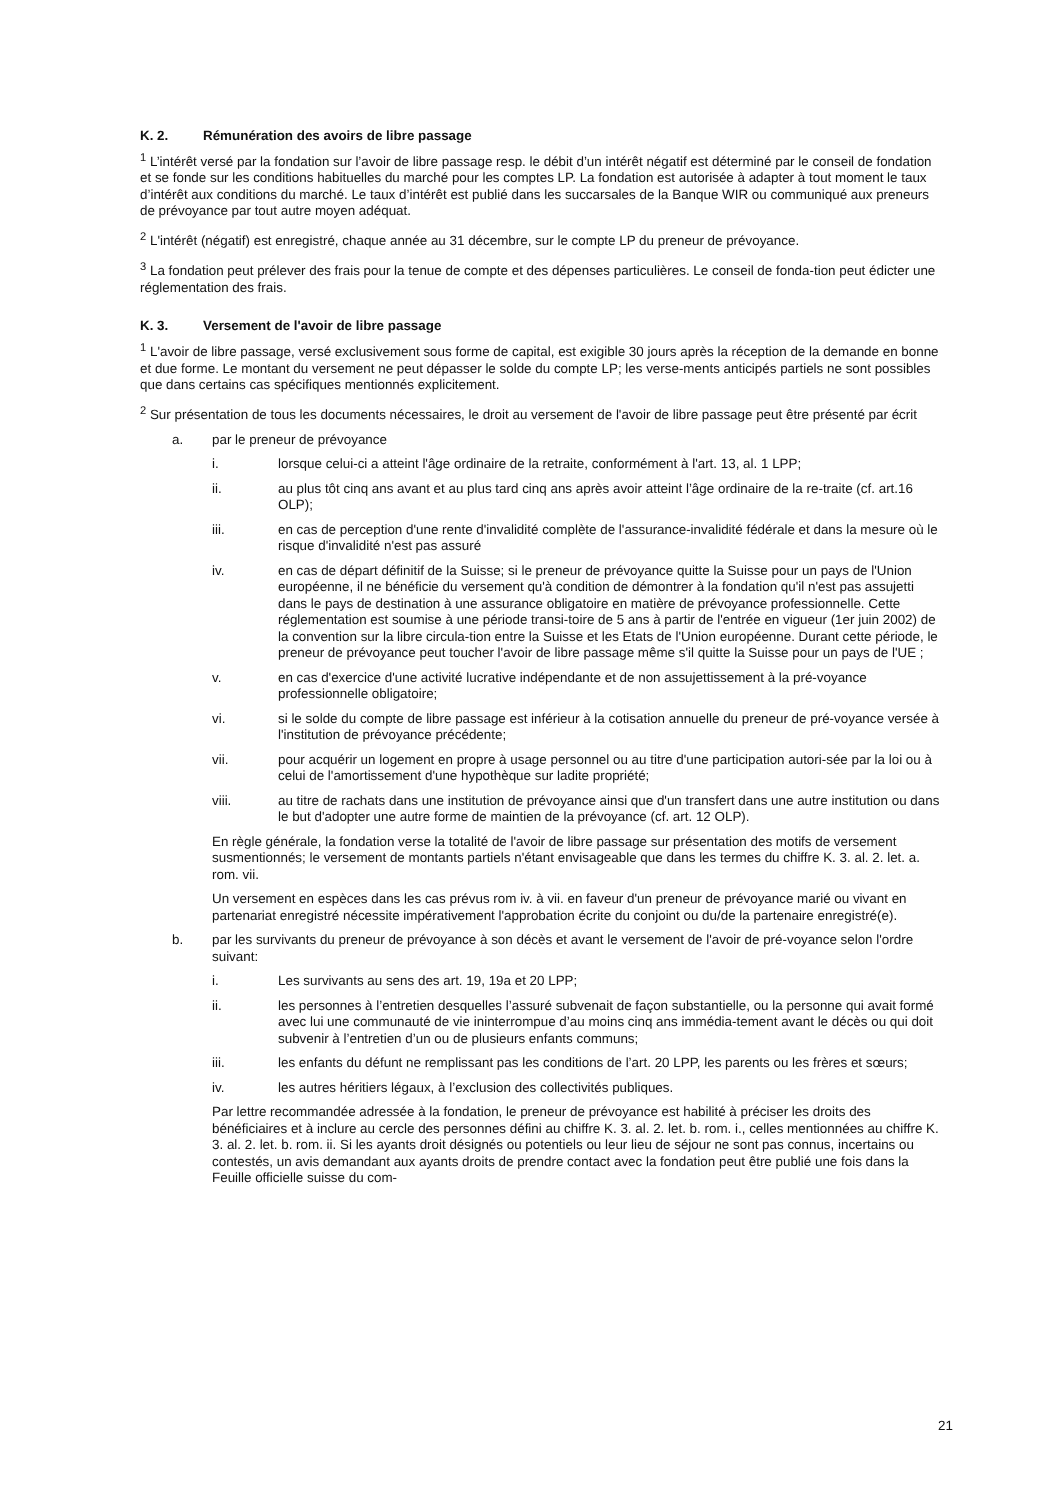K. 2. Rémunération des avoirs de libre passage
<sup>1</sup> L’intérêt versé par la fondation sur l’avoir de libre passage resp. le débit d’un intérêt négatif est déterminé par le conseil de fondation et se fonde sur les conditions habituelles du marché pour les comptes LP. La fondation est autorisée à adapter à tout moment le taux d’intérêt aux conditions du marché. Le taux d’intérêt est publié dans les succarsales de la Banque WIR ou communiqué aux preneurs de prévoyance par tout autre moyen adéquat.
<sup>2</sup> L'intérêt (négatif) est enregistré, chaque année au 31 décembre, sur le compte LP du preneur de prévoyance.
<sup>3</sup> La fondation peut prélever des frais pour la tenue de compte et des dépenses particulières. Le conseil de fonda-tion peut édicter une réglementation des frais.
K. 3. Versement de l'avoir de libre passage
<sup>1</sup> L'avoir de libre passage, versé exclusivement sous forme de capital, est exigible 30 jours après la réception de la demande en bonne et due forme. Le montant du versement ne peut dépasser le solde du compte LP; les verse-ments anticipés partiels ne sont possibles que dans certains cas spécifiques mentionnés explicitement.
<sup>2</sup> Sur présentation de tous les documents nécessaires, le droit au versement de l'avoir de libre passage peut être présenté par écrit
a. par le preneur de prévoyance
i. lorsque celui-ci a atteint l'âge ordinaire de la retraite, conformément à l'art. 13, al. 1 LPP;
ii. au plus tôt cinq ans avant et au plus tard cinq ans après avoir atteint l’âge ordinaire de la re-traite (cf. art.16 OLP);
iii. en cas de perception d'une rente d'invalidité complète de l'assurance-invalidité fédérale et dans la mesure où le risque d'invalidité n'est pas assuré
iv. en cas de départ définitif de la Suisse; si le preneur de prévoyance quitte la Suisse pour un pays de l'Union européenne, il ne bénéficie du versement qu'à condition de démontrer à la fondation qu'il n'est pas assujetti dans le pays de destination à une assurance obligatoire en matière de prévoyance professionnelle. Cette réglementation est soumise à une période transi-toire de 5 ans à partir de l'entrée en vigueur (1er juin 2002) de la convention sur la libre circula-tion entre la Suisse et les Etats de l'Union européenne. Durant cette période, le preneur de prévoyance peut toucher l'avoir de libre passage même s'il quitte la Suisse pour un pays de l'UE ;
v. en cas d'exercice d'une activité lucrative indépendante et de non assujettissement à la pré-voyance professionnelle obligatoire;
vi. si le solde du compte de libre passage est inférieur à la cotisation annuelle du preneur de pré-voyance versée à l'institution de prévoyance précédente;
vii. pour acquérir un logement en propre à usage personnel ou au titre d'une participation autori-sée par la loi ou à celui de l'amortissement d'une hypothèque sur ladite propriété;
viii. au titre de rachats dans une institution de prévoyance ainsi que d'un transfert dans une autre institution ou dans le but d'adopter une autre forme de maintien de la prévoyance (cf. art. 12 OLP).
En règle générale, la fondation verse la totalité de l'avoir de libre passage sur présentation des motifs de versement susmentionnés; le versement de montants partiels n'étant envisageable que dans les termes du chiffre K. 3. al. 2. let. a. rom. vii.
Un versement en espèces dans les cas prévus rom iv. à vii. en faveur d'un preneur de prévoyance marié ou vivant en partenariat enregistré nécessite impérativement l'approbation écrite du conjoint ou du/de la partenaire enregistré(e).
b. par les survivants du preneur de prévoyance à son décès et avant le versement de l'avoir de pré-voyance selon l'ordre suivant:
i. Les survivants au sens des art. 19, 19a et 20 LPP;
ii. les personnes à l’entretien desquelles l’assuré subvenait de façon substantielle, ou la personne qui avait formé avec lui une communauté de vie ininterrompue d’au moins cinq ans immédia-tement avant le décès ou qui doit subvenir à l’entretien d’un ou de plusieurs enfants communs;
iii. les enfants du défunt ne remplissant pas les conditions de l’art. 20 LPP, les parents ou les frères et sœurs;
iv. les autres héritiers légaux, à l’exclusion des collectivités publiques.
Par lettre recommandée adressée à la fondation, le preneur de prévoyance est habilité à préciser les droits des bénéficiaires et à inclure au cercle des personnes défini au chiffre K. 3. al. 2. let. b. rom. i., celles mentionnées au chiffre K. 3. al. 2. let. b. rom. ii. Si les ayants droit désignés ou potentiels ou leur lieu de séjour ne sont pas connus, incertains ou contestés, un avis demandant aux ayants droits de prendre contact avec la fondation peut être publié une fois dans la Feuille officielle suisse du com-
21